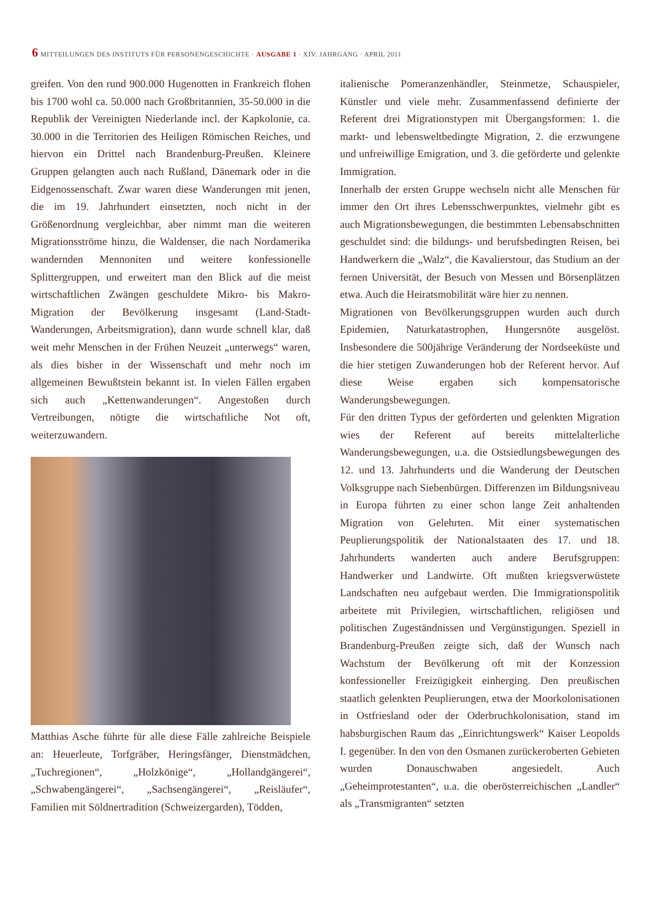6 MITTEILUNGEN DES INSTITUTS FÜR PERSONENGESCHICHTE · AUSGABE 1 · XIV. JAHRGANG · APRIL 2011
greifen. Von den rund 900.000 Hugenotten in Frankreich flohen bis 1700 wohl ca. 50.000 nach Großbritannien, 35-50.000 in die Republik der Vereinigten Niederlande incl. der Kapkolonie, ca. 30.000 in die Territorien des Heiligen Römischen Reiches, und hiervon ein Drittel nach Brandenburg-Preußen. Kleinere Gruppen gelangten auch nach Rußland, Dänemark oder in die Eidgenossenschaft. Zwar waren diese Wanderungen mit jenen, die im 19. Jahrhundert einsetzten, noch nicht in der Größenordnung vergleichbar, aber nimmt man die weiteren Migrationsströme hinzu, die Waldenser, die nach Nordamerika wandernden Mennoniten und weitere konfessionelle Splittergruppen, und erweitert man den Blick auf die meist wirtschaftlichen Zwängen geschuldete Mikro- bis Makro-Migration der Bevölkerung insgesamt (Land-Stadt-Wanderungen, Arbeitsmigration), dann wurde schnell klar, daß weit mehr Menschen in der Frühen Neuzeit „unterwegs“ waren, als dies bisher in der Wissenschaft und mehr noch im allgemeinen Bewußtstein bekannt ist. In vielen Fällen ergaben sich auch „Kettenwanderungen“. Angestoßen durch Vertreibungen, nötigte die wirtschaftliche Not oft, weiterzuwandern.
Matthias Asche führte für alle diese Fälle zahlreiche Beispiele an: Heuerleute, Torfgräber, Heringsfänger, Dienstmädchen, „Tuchregionen“, „Holzkönige“, „Hollandgängerei“, „Schwabengängerei“, „Sachsengängerei“, „Reisläufer“, Familien mit Söldnertradition (Schweizergarden), Tödden,
italienische Pomeranzenhändler, Steinmetze, Schauspieler, Künstler und viele mehr. Zusammenfassend definierte der Referent drei Migrationstypen mit Übergangsformen: 1. die markt- und lebensweltbedingte Migration, 2. die erzwungene und unfreiwillige Emigration, und 3. die geförderte und gelenkte Immigration.
Innerhalb der ersten Gruppe wechseln nicht alle Menschen für immer den Ort ihres Lebensschwerpunktes, vielmehr gibt es auch Migrationsbewegungen, die bestimmten Lebensabschnitten geschuldet sind: die bildungs- und berufsbedingten Reisen, bei Handwerkern die „Walz“, die Kavalierstour, das Studium an der fernen Universität, der Besuch von Messen und Börsenplätzen etwa. Auch die Heiratsmobilität wäre hier zu nennen.
Migrationen von Bevölkerungsgruppen wurden auch durch Epidemien, Naturkatastrophen, Hungersnöte ausgelöst. Insbesondere die 500jährige Veränderung der Nordseeküste und die hier stetigen Zuwanderungen hob der Referent hervor. Auf diese Weise ergaben sich kompensatorische Wanderungsbewegungen.
Für den dritten Typus der geförderten und gelenkten Migration wies der Referent auf bereits mittelalterliche Wanderungsbewegungen, u.a. die Ostsiedlungsbewegungen des 12. und 13. Jahrhunderts und die Wanderung der Deutschen Volksgruppe nach Siebenbürgen. Differenzen im Bildungsniveau in Europa führten zu einer schon lange Zeit anhaltenden Migration von Gelehrten. Mit einer systematischen Peuplierungspolitik der Nationalstaaten des 17. und 18. Jahrhunderts wanderten auch andere Berufsgruppen: Handwerker und Landwirte. Oft mußten kriegsverwüstete Landschaften neu aufgebaut werden. Die Immigrationspolitik arbeitete mit Privilegien, wirtschaftlichen, religiösen und politischen Zugeständnissen und Vergünstigungen. Speziell in Brandenburg-Preußen zeigte sich, daß der Wunsch nach Wachstum der Bevölkerung oft mit der Konzession konfessioneller Freizügigkeit einherging. Den preußischen staatlich gelenkten Peuplierungen, etwa der Moorkolonisationen in Ostfriesland oder der Oderbruchkolonisation, stand im habsburgischen Raum das „Einrichtungswerk“ Kaiser Leopolds I. gegenüber. In den von den Osmanen zurückeroberten Gebieten wurden Donauschwaben angesiedelt. Auch „Geheimprotestanten“, u.a. die oberösterreichischen „Landler“ als „Transmigranten“ setzten